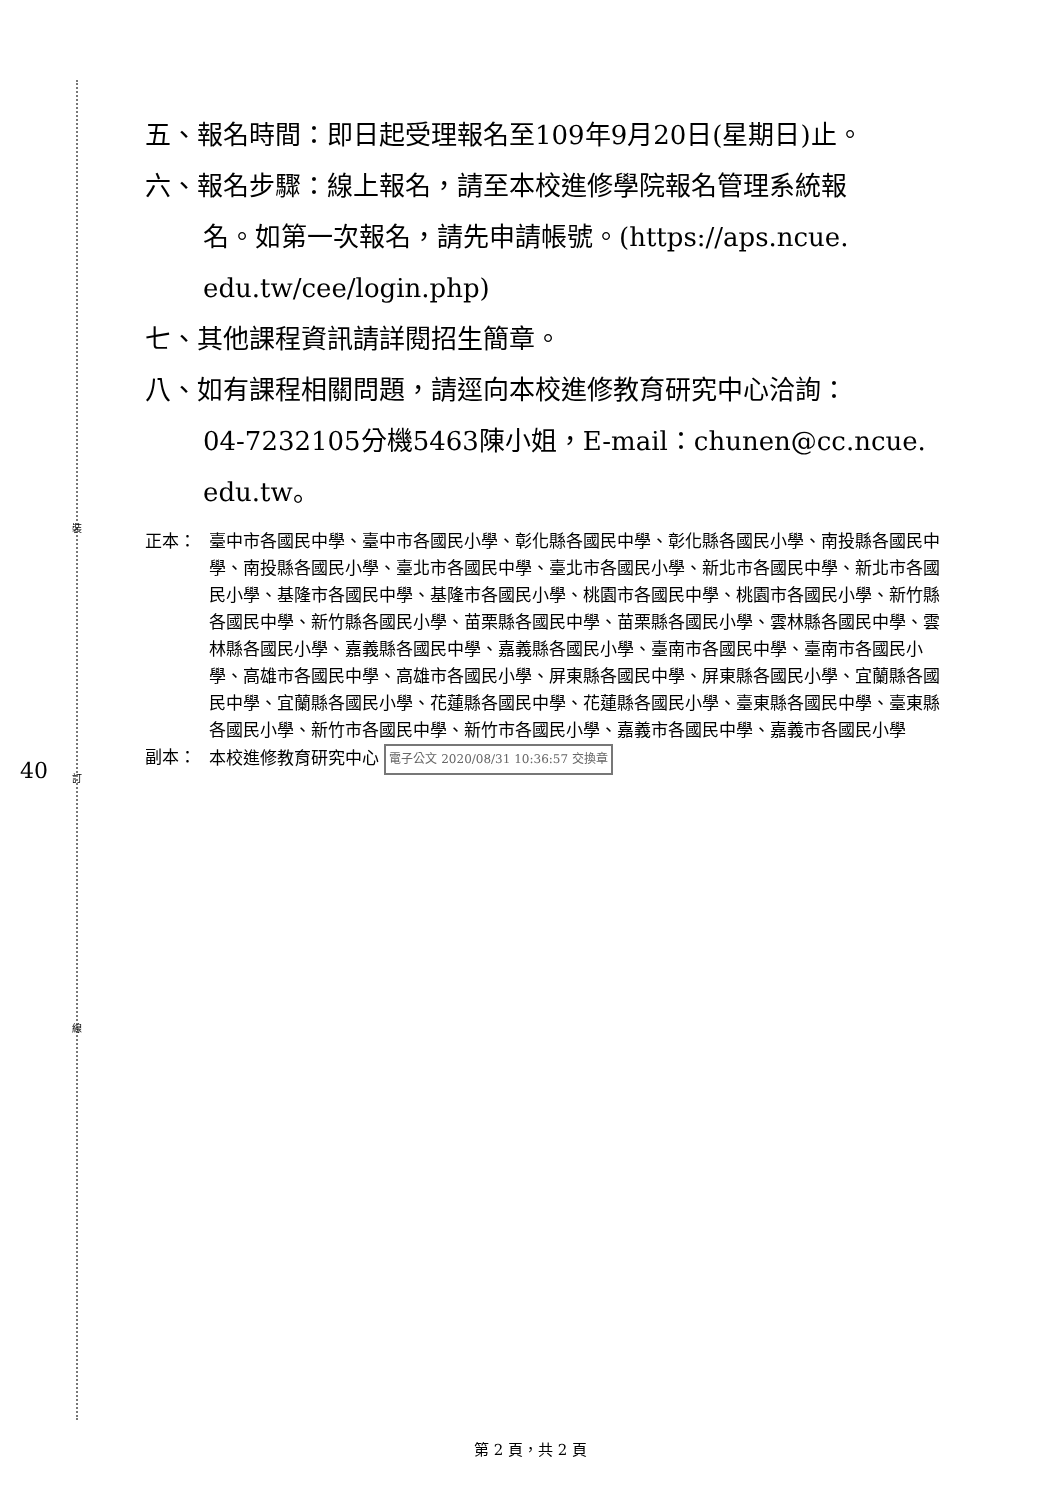裝
訂
線
40
五、報名時間：即日起受理報名至109年9月20日(星期日)止。
六、報名步驟：線上報名，請至本校進修學院報名管理系統報
名。如第一次報名，請先申請帳號。(https://aps.ncue.
edu.tw/cee/login.php)
七、其他課程資訊請詳閱招生簡章。
八、如有課程相關問題，請逕向本校進修教育研究中心洽詢：
04-7232105分機5463陳小姐，E-mail：chunen@cc.ncue.
edu.tw。
正本： 臺中市各國民中學、臺中市各國民小學、彰化縣各國民中學、彰化縣各國民小學、南投縣各國民中學、南投縣各國民小學、臺北市各國民中學、臺北市各國民小學、新北市各國民中學、新北市各國民小學、基隆市各國民中學、基隆市各國民小學、桃園市各國民中學、桃園市各國民小學、新竹縣各國民中學、新竹縣各國民小學、苗栗縣各國民中學、苗栗縣各國民小學、雲林縣各國民中學、雲林縣各國民小學、嘉義縣各國民中學、嘉義縣各國民小學、臺南市各國民中學、臺南市各國民小學、高雄市各國民中學、高雄市各國民小學、屏東縣各國民中學、屏東縣各國民小學、宜蘭縣各國民中學、宜蘭縣各國民小學、花蓮縣各國民中學、花蓮縣各國民小學、臺東縣各國民中學、臺東縣各國民小學、新竹市各國民中學、新竹市各國民小學、嘉義市各國民中學、嘉義市各國民小學
副本： 本校進修教育研究中心 電子公文 2020/08/31 10:36:57 交換章
第 2 頁，共 2 頁